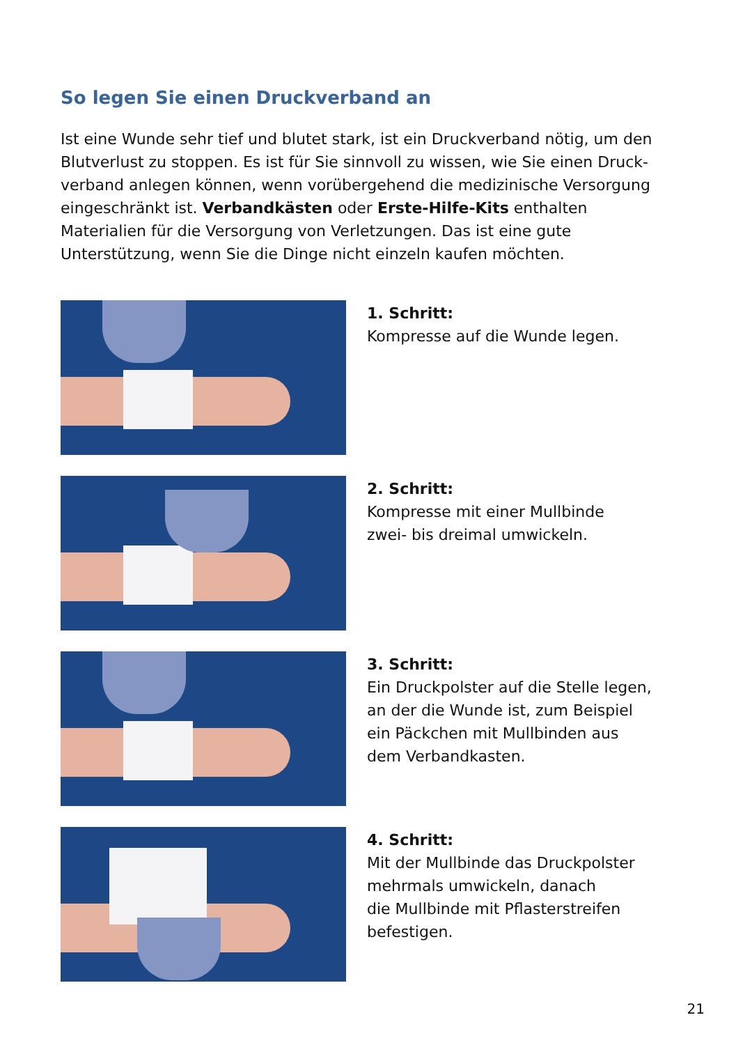So legen Sie einen Druckverband an
Ist eine Wunde sehr tief und blutet stark, ist ein Druckverband nötig, um den Blutverlust zu stoppen. Es ist für Sie sinnvoll zu wissen, wie Sie einen Druck­verband anlegen können, wenn vorübergehend die medizinische Versorgung eingeschränkt ist. Verbandkästen oder Erste-Hilfe-Kits enthalten Materialien für die Versorgung von Verletzungen. Das ist eine gute Unterstützung, wenn Sie die Dinge nicht einzeln kaufen möchten.
1. Schritt:
Kompresse auf die Wunde legen.
2. Schritt:
Kompresse mit einer Mullbinde
zwei- bis dreimal umwickeln.
3. Schritt:
Ein Druckpolster auf die Stelle legen,
an der die Wunde ist, zum Beispiel
ein Päckchen mit Mullbinden aus
dem Verbandkasten.
4. Schritt:
Mit der Mullbinde das Druckpolster
mehrmals umwickeln, danach
die Mullbinde mit Pflasterstreifen
befestigen.
21